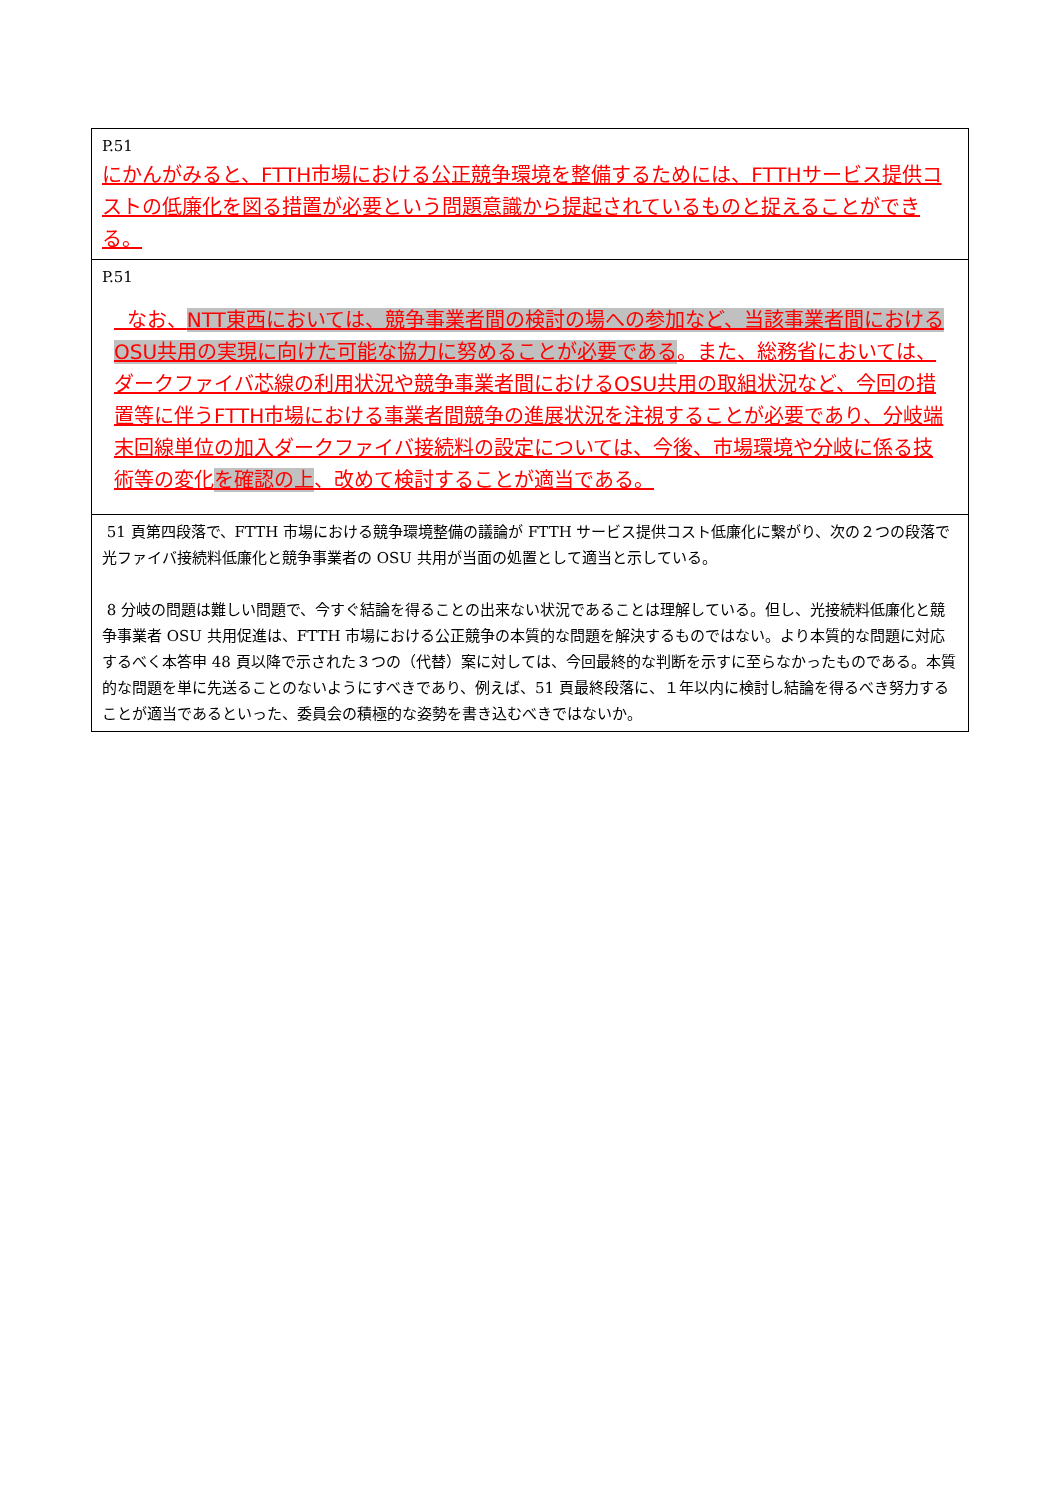| P.51 にかんがみると、FTTH市場における公正競争環境を整備するためには、FTTHサービス提供コストの低廉化を図る措置が必要という問題意識から提起されているものと捉えることができる。 |
| P.51 なお、 NTT東西においては、競争事業者間の検討の場への参加など、当該事業者間におけるOSU共用の実現に向けた可能な協力に努めることが必要である 。また、総務省においては、ダークファイバ芯線の利用状況や競争事業者間におけるOSU共用の取組状況など、今回の措置等に伴うFTTH市場における事業者間競争の進展状況を注視することが必要であり、分岐端末回線単位の加入ダークファイバ接続料の設定については、今後、市場環境や分岐に係る技術等の変化 を確認の上 、改めて検討することが適当である。 |
| 51 頁第四段落で、FTTH 市場における競争環境整備の議論が FTTH サービス提供コスト低廉化に繋がり、次の２つの段落で光ファイバ接続料低廉化と競争事業者の OSU 共用が当面の処置として適当と示している。 8 分岐の問題は難しい問題で、今すぐ結論を得ることの出来ない状況であることは理解している。但し、光接続料低廉化と競争事業者 OSU 共用促進は、FTTH 市場における公正競争の本質的な問題を解決するものではない。より本質的な問題に対応するべく本答申 48 頁以降で示された３つの（代替）案に対しては、今回最終的な判断を示すに至らなかったものである。本質的な問題を単に先送ることのないようにすべきであり、例えば、51 頁最終段落に、１年以内に検討し結論を得るべき努力することが適当であるといった、委員会の積極的な姿勢を書き込むべきではないか。 |